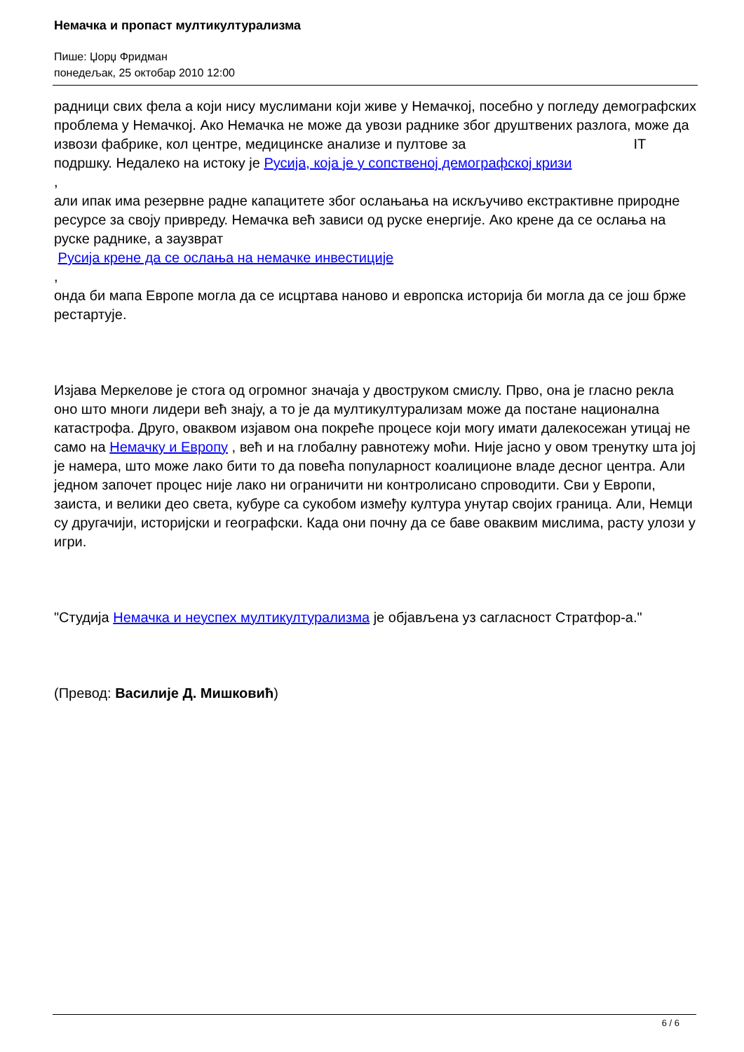Немачка и пропаст мултикултурализма
Пише: Џорџ Фридман
понедељак, 25 октобар 2010 12:00
радници свих фела а који нису муслимани који живе у Немачкој, посебно у погледу демографских проблема у Немачкој. Ако Немачка не може да увози раднике због друштвених разлога, може да извози фабрике, кол центре, медицинске анализе и пултове за IT подршку. Недалеко на истоку је Русија, која је у сопственој демографској кризи
,
али ипак има резервне радне капацитете због ослањања на искључиво екстрактивне природне ресурсе за своју привреду. Немачка већ зависи од руске енергије. Ако крене да се ослања на руске раднике, а заузврат
Русија крене да се ослања на немачке инвестиције
,
онда би мапа Европе могла да се исцртава наново и европска историја би могла да се још брже рестартује.
Изјава Меркелове је стога од огромног значаја у двоструком смислу. Прво, она је гласно рекла оно што многи лидери већ знају, а то је да мултикултурализам може да постане национална катастрофа. Друго, оваквом изјавом она покреће процесе који могу имати далекосежан утицај не само на Немачку и Европу , већ и на глобалну равнотежу моћи. Није јасно у овом тренутку шта јој је намера, што може лако бити то да повећа популарност коалиционе владе десног центра. Али једном започет процес није лако ни ограничити ни контролисано спроводити. Сви у Европи, заиста, и велики део света, кубуре са сукобом између култура унутар својих граница. Али, Немци су другачији, историјски и географски. Када они почну да се баве оваквим мислима, расту улози у игри.
"Студија Немачка и неуспех мултикултурализма је објављена уз сагласност Стратфор-а."
(Превод: Василије Д. Мишковић)
6 / 6